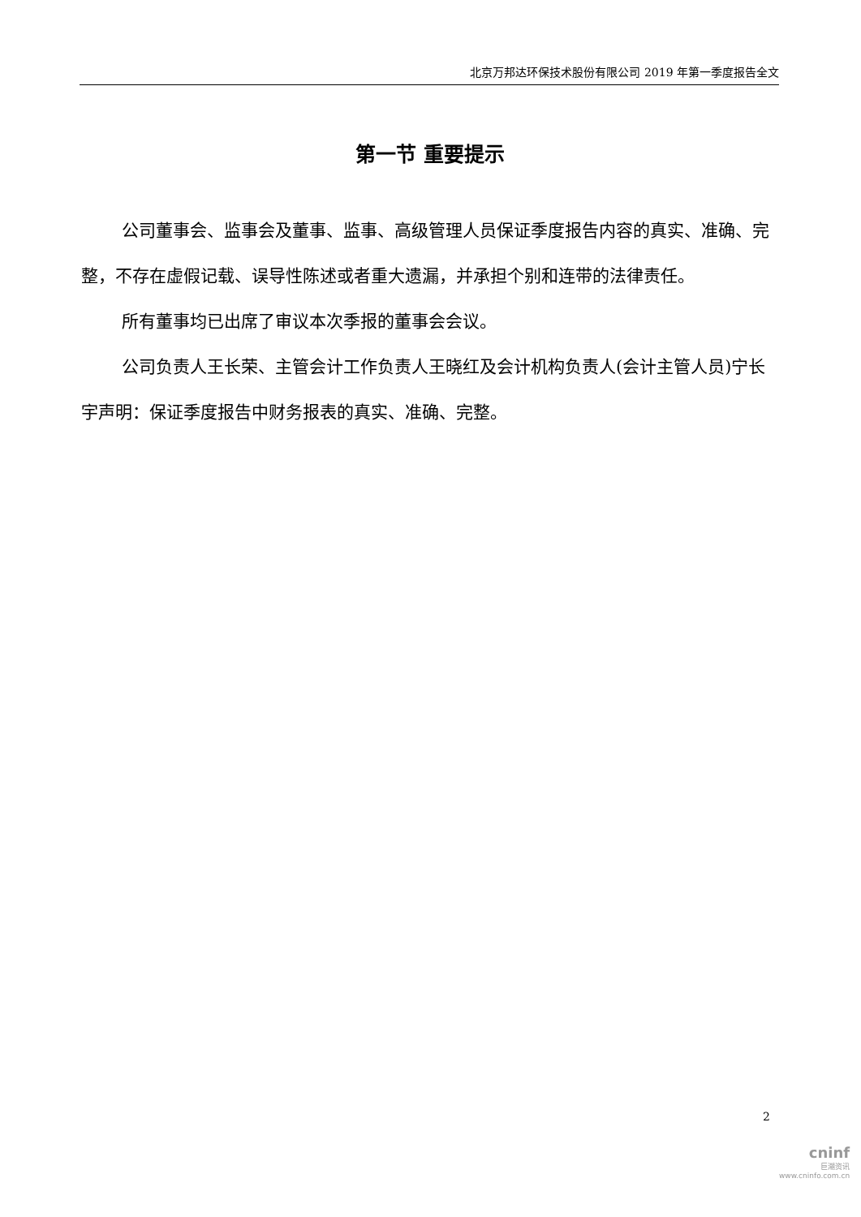北京万邦达环保技术股份有限公司 2019 年第一季度报告全文
第一节 重要提示
公司董事会、监事会及董事、监事、高级管理人员保证季度报告内容的真实、准确、完整，不存在虚假记载、误导性陈述或者重大遗漏，并承担个别和连带的法律责任。
所有董事均已出席了审议本次季报的董事会会议。
公司负责人王长荣、主管会计工作负责人王晓红及会计机构负责人(会计主管人员)宁长宇声明：保证季度报告中财务报表的真实、准确、完整。
2
cninf
巨潮资讯
www.cninfo.com.cn